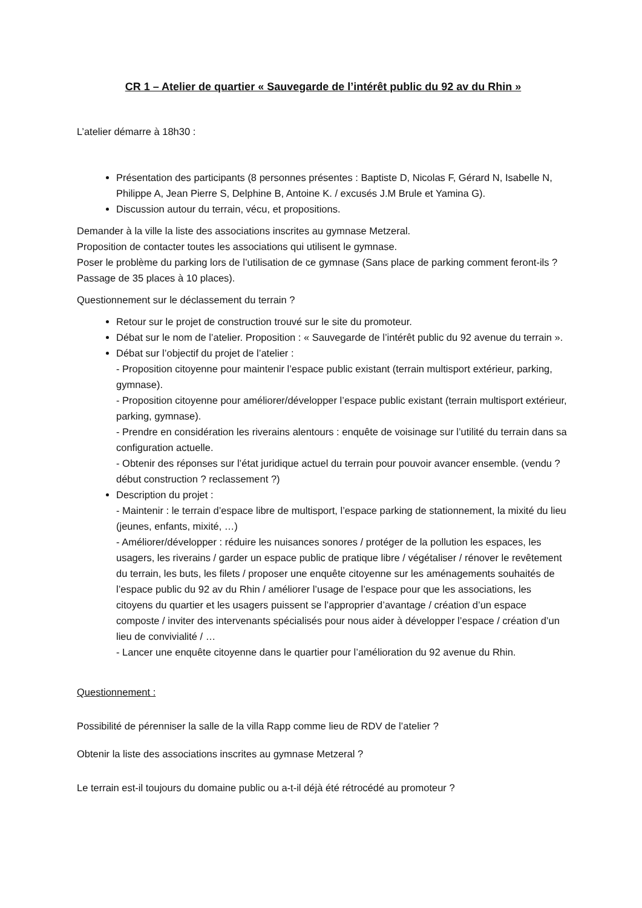CR 1 – Atelier de quartier « Sauvegarde de l’intérêt public du 92 av du Rhin »
L’atelier démarre à 18h30 :
Présentation des participants (8 personnes présentes : Baptiste D, Nicolas F, Gérard N, Isabelle N, Philippe A, Jean Pierre S, Delphine B, Antoine K. / excusés J.M Brule et Yamina G).
Discussion autour du terrain, vécu, et propositions.
Demander à la ville la liste des associations inscrites au gymnase Metzeral.
Proposition de contacter toutes les associations qui utilisent le gymnase.
Poser le problème du parking lors de l’utilisation de ce gymnase (Sans place de parking comment feront-ils ? Passage de 35 places à 10 places).
Questionnement sur le déclassement du terrain ?
Retour sur le projet de construction trouvé sur le site du promoteur.
Débat sur le nom de l’atelier. Proposition : « Sauvegarde de l’intérêt public du 92 avenue du terrain ».
Débat sur l’objectif du projet de l’atelier :
- Proposition citoyenne pour maintenir l’espace public existant (terrain multisport extérieur, parking, gymnase).
- Proposition citoyenne pour améliorer/développer l’espace public existant (terrain multisport extérieur, parking, gymnase).
- Prendre en considération les riverains alentours : enquête de voisinage sur l’utilité du terrain dans sa configuration actuelle.
- Obtenir des réponses sur l’état juridique actuel du terrain pour pouvoir avancer ensemble. (vendu ? début construction ? reclassement ?)
Description du projet :
- Maintenir : le terrain d’espace libre de multisport, l’espace parking de stationnement, la mixité du lieu (jeunes, enfants, mixité, …)
- Améliorer/développer : réduire les nuisances sonores / protéger de la pollution les espaces, les usagers, les riverains / garder un espace public de pratique libre / végétaliser / rénover le revêtement du terrain, les buts, les filets / proposer une enquête citoyenne sur les aménagements souhaités de l’espace public du 92 av du Rhin / améliorer l’usage de l’espace pour que les associations, les citoyens du quartier et les usagers puissent se l’approprier d’avantage / création d’un espace composte / inviter des intervenants spécialisés pour nous aider à développer l’espace / création d’un lieu de convivialité / …
- Lancer une enquête citoyenne dans le quartier pour l’amélioration du 92 avenue du Rhin.
Questionnement :
Possibilité de pérenniser la salle de la villa Rapp comme lieu de RDV de l’atelier ?
Obtenir la liste des associations inscrites au gymnase Metzeral ?
Le terrain est-il toujours du domaine public ou a-t-il déjà été rétrocédé au promoteur ?